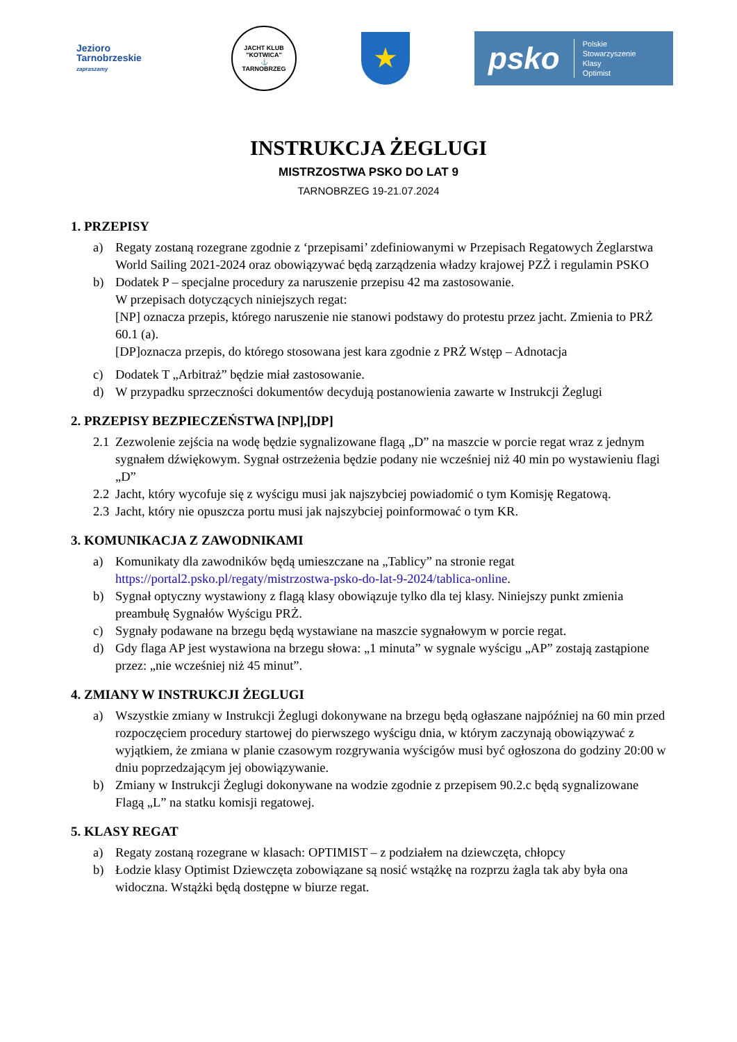Jezioro
Tarnobrzeskie
zapraszamy
JACHT KLUB "KOTWICA"
⚓
TARNOBRZEG
★
psko Polskie
Stowarzyszenie
Klasy
Optimist
INSTRUKCJA ŻEGLUGI
MISTRZOSTWA PSKO DO LAT 9
TARNOBRZEG 19-21.07.2024
1. PRZEPISY
a) Regaty zostaną rozegrane zgodnie z ‘przepisami’ zdefiniowanymi w Przepisach Regatowych Żeglarstwa World Sailing 2021-2024 oraz obowiązywać będą zarządzenia władzy krajowej PZŻ i regulamin PSKO
b) Dodatek P – specjalne procedury za naruszenie przepisu 42 ma zastosowanie.
W przepisach dotyczących niniejszych regat:
[NP] oznacza przepis, którego naruszenie nie stanowi podstawy do protestu przez jacht. Zmienia to PRŻ 60.1 (a).
[DP]oznacza przepis, do którego stosowana jest kara zgodnie z PRŻ Wstęp – Adnotacja
c) Dodatek T „Arbitraż” będzie miał zastosowanie.
d) W przypadku sprzeczności dokumentów decydują postanowienia zawarte w Instrukcji Żeglugi
2. PRZEPISY BEZPIECZEŃSTWA [NP],[DP]
2.1
Zezwolenie zejścia na wodę będzie sygnalizowane flagą „D” na maszcie w porcie regat wraz z jednym sygnałem dźwiękowym. Sygnał ostrzeżenia będzie podany nie wcześniej niż 40 min po wystawieniu flagi „D”
2.2
Jacht, który wycofuje się z wyścigu musi jak najszybciej powiadomić o tym Komisję Regatową.
2.3
Jacht, który nie opuszcza portu musi jak najszybciej poinformować o tym KR.
3. KOMUNIKACJA Z ZAWODNIKAMI
a) Komunikaty dla zawodników będą umieszczane na „Tablicy” na stronie regat https://portal2.psko.pl/regaty/mistrzostwa-psko-do-lat-9-2024/tablica-online.
b) Sygnał optyczny wystawiony z flagą klasy obowiązuje tylko dla tej klasy. Niniejszy punkt zmienia preambułę Sygnałów Wyścigu PRŻ.
c) Sygnały podawane na brzegu będą wystawiane na maszcie sygnałowym w porcie regat.
d) Gdy flaga AP jest wystawiona na brzegu słowa: „1 minuta” w sygnale wyścigu „AP” zostają zastąpione przez: „nie wcześniej niż 45 minut”.
4. ZMIANY W INSTRUKCJI ŻEGLUGI
a) Wszystkie zmiany w Instrukcji Żeglugi dokonywane na brzegu będą ogłaszane najpóźniej na 60 min przed rozpoczęciem procedury startowej do pierwszego wyścigu dnia, w którym zaczynają obowiązywać z wyjątkiem, że zmiana w planie czasowym rozgrywania wyścigów musi być ogłoszona do godziny 20:00 w dniu poprzedzającym jej obowiązywanie.
b) Zmiany w Instrukcji Żeglugi dokonywane na wodzie zgodnie z przepisem 90.2.c będą sygnalizowane Flagą „L” na statku komisji regatowej.
5. KLASY REGAT
a) Regaty zostaną rozegrane w klasach: OPTIMIST – z podziałem na dziewczęta, chłopcy
b) Łodzie klasy Optimist Dziewczęta zobowiązane są nosić wstążkę na rozprzu żagla tak aby była ona widoczna. Wstążki będą dostępne w biurze regat.